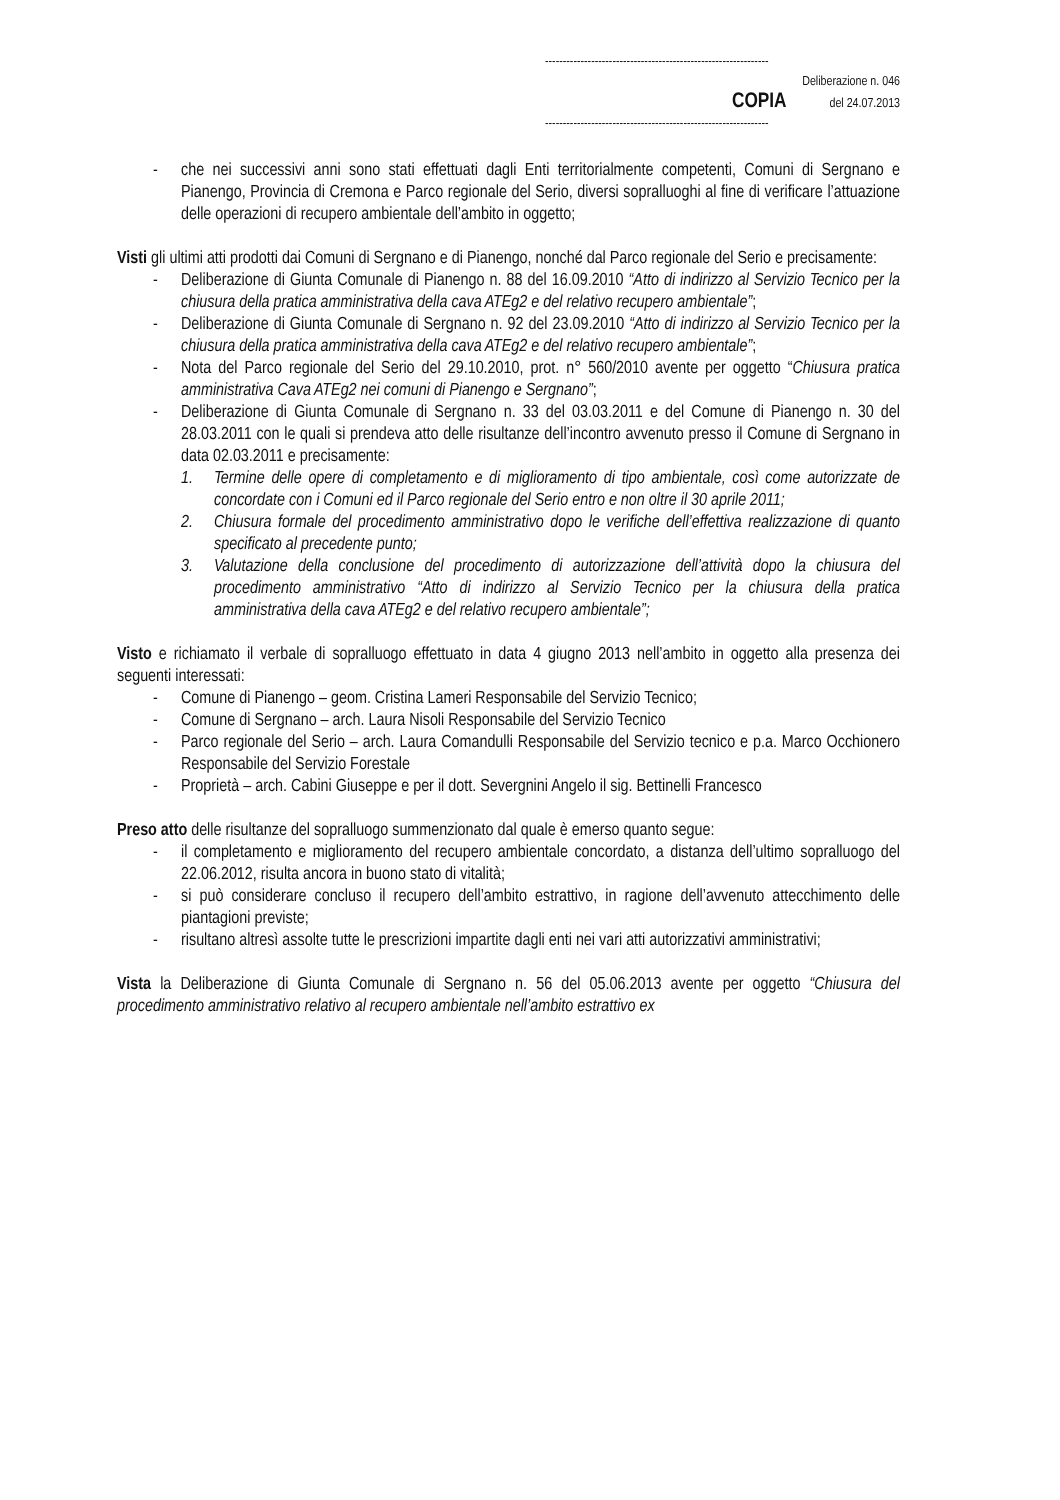---------------------------------------------------------------
Deliberazione n. 046
COPIA del 24.07.2013
---------------------------------------------------------------
- che nei successivi anni sono stati effettuati dagli Enti territorialmente competenti, Comuni di Sergnano e Pianengo, Provincia di Cremona e Parco regionale del Serio, diversi sopralluoghi al fine di verificare l’attuazione delle operazioni di recupero ambientale dell’ambito in oggetto;
Visti gli ultimi atti prodotti dai Comuni di Sergnano e di Pianengo, nonché dal Parco regionale del Serio e precisamente:
- Deliberazione di Giunta Comunale di Pianengo n. 88 del 16.09.2010 “Atto di indirizzo al Servizio Tecnico per la chiusura della pratica amministrativa della cava ATEg2 e del relativo recupero ambientale”;
- Deliberazione di Giunta Comunale di Sergnano n. 92 del 23.09.2010 “Atto di indirizzo al Servizio Tecnico per la chiusura della pratica amministrativa della cava ATEg2 e del relativo recupero ambientale”;
- Nota del Parco regionale del Serio del 29.10.2010, prot. n° 560/2010 avente per oggetto “Chiusura pratica amministrativa Cava ATEg2 nei comuni di Pianengo e Sergnano”;
- Deliberazione di Giunta Comunale di Sergnano n. 33 del 03.03.2011 e del Comune di Pianengo n. 30 del 28.03.2011 con le quali si prendeva atto delle risultanze dell’incontro avvenuto presso il Comune di Sergnano in data 02.03.2011 e precisamente:
1. Termine delle opere di completamento e di miglioramento di tipo ambientale, così come autorizzate de concordate con i Comuni ed il Parco regionale del Serio entro e non oltre il 30 aprile 2011;
2. Chiusura formale del procedimento amministrativo dopo le verifiche dell’effettiva realizzazione di quanto specificato al precedente punto;
3. Valutazione della conclusione del procedimento di autorizzazione dell’attività dopo la chiusura del procedimento amministrativo “Atto di indirizzo al Servizio Tecnico per la chiusura della pratica amministrativa della cava ATEg2 e del relativo recupero ambientale”;
Visto e richiamato il verbale di sopralluogo effettuato in data 4 giugno 2013 nell’ambito in oggetto alla presenza dei seguenti interessati:
- Comune di Pianengo – geom. Cristina Lameri Responsabile del Servizio Tecnico;
- Comune di Sergnano – arch. Laura Nisoli Responsabile del Servizio Tecnico
- Parco regionale del Serio – arch. Laura Comandulli Responsabile del Servizio tecnico e p.a. Marco Occhionero Responsabile del Servizio Forestale
- Proprietà – arch. Cabini Giuseppe e per il dott. Severgnini Angelo il sig. Bettinelli Francesco
Preso atto delle risultanze del sopralluogo summenzionato dal quale è emerso quanto segue:
- il completamento e miglioramento del recupero ambientale concordato, a distanza dell’ultimo sopralluogo del 22.06.2012, risulta ancora in buono stato di vitalità;
- si può considerare concluso il recupero dell’ambito estrattivo, in ragione dell’avvenuto attecchimento delle piantagioni previste;
- risultano altresì assolte tutte le prescrizioni impartite dagli enti nei vari atti autorizzativi amministrativi;
Vista la Deliberazione di Giunta Comunale di Sergnano n. 56 del 05.06.2013 avente per oggetto “Chiusura del procedimento amministrativo relativo al recupero ambientale nell’ambito estrattivo ex